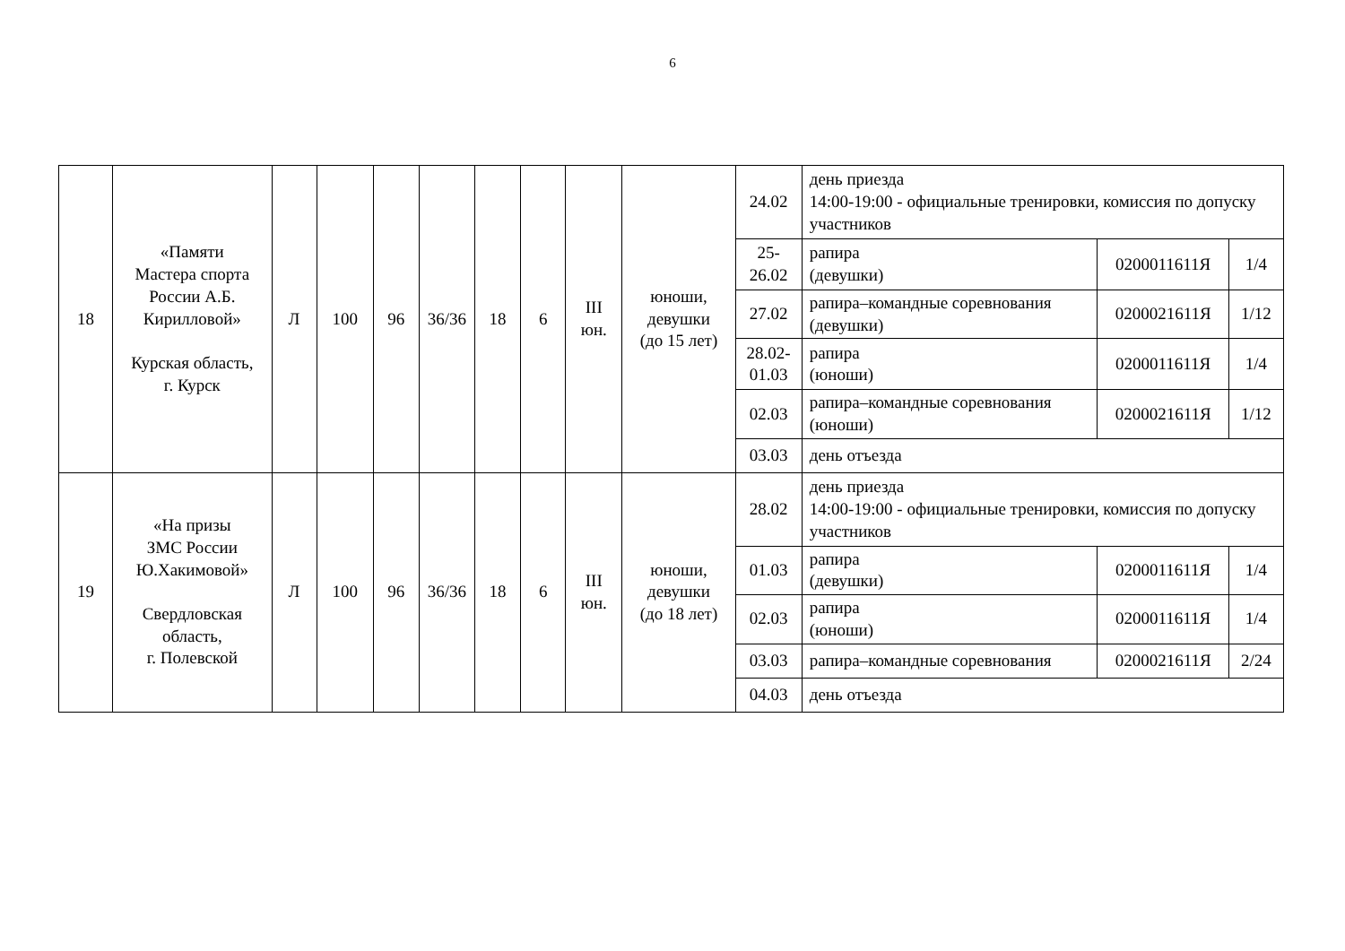6
| 18 | «Памяти Мастера спорта России А.Б. Кирилловой» Курская область, г. Курск | Л | 100 | 96 | 36/36 | 18 | 6 | III юн. | юноши, девушки (до 15 лет) | 24.02 | день приезда 14:00-19:00 - официальные тренировки, комиссия по допуску участников | | |
| | | | | | | | | | | 25- 26.02 | рапира (девушки) | 0200011611Я | 1/4 |
| | | | | | | | | | | 27.02 | рапира–командные соревнования (девушки) | 0200021611Я | 1/12 |
| | | | | | | | | | | 28.02- 01.03 | рапира (юноши) | 0200011611Я | 1/4 |
| | | | | | | | | | | 02.03 | рапира–командные соревнования (юноши) | 0200021611Я | 1/12 |
| | | | | | | | | | | 03.03 | день отъезда | | |
| 19 | «На призы ЗМС России Ю.Хакимовой» Свердловская область, г. Полевской | Л | 100 | 96 | 36/36 | 18 | 6 | III юн. | юноши, девушки (до 18 лет) | 28.02 | день приезда 14:00-19:00 - официальные тренировки, комиссия по допуску участников | | |
| | | | | | | | | | | 01.03 | рапира (девушки) | 0200011611Я | 1/4 |
| | | | | | | | | | | 02.03 | рапира (юноши) | 0200011611Я | 1/4 |
| | | | | | | | | | | 03.03 | рапира–командные соревнования | 0200021611Я | 2/24 |
| | | | | | | | | | | 04.03 | день отъезда | | |